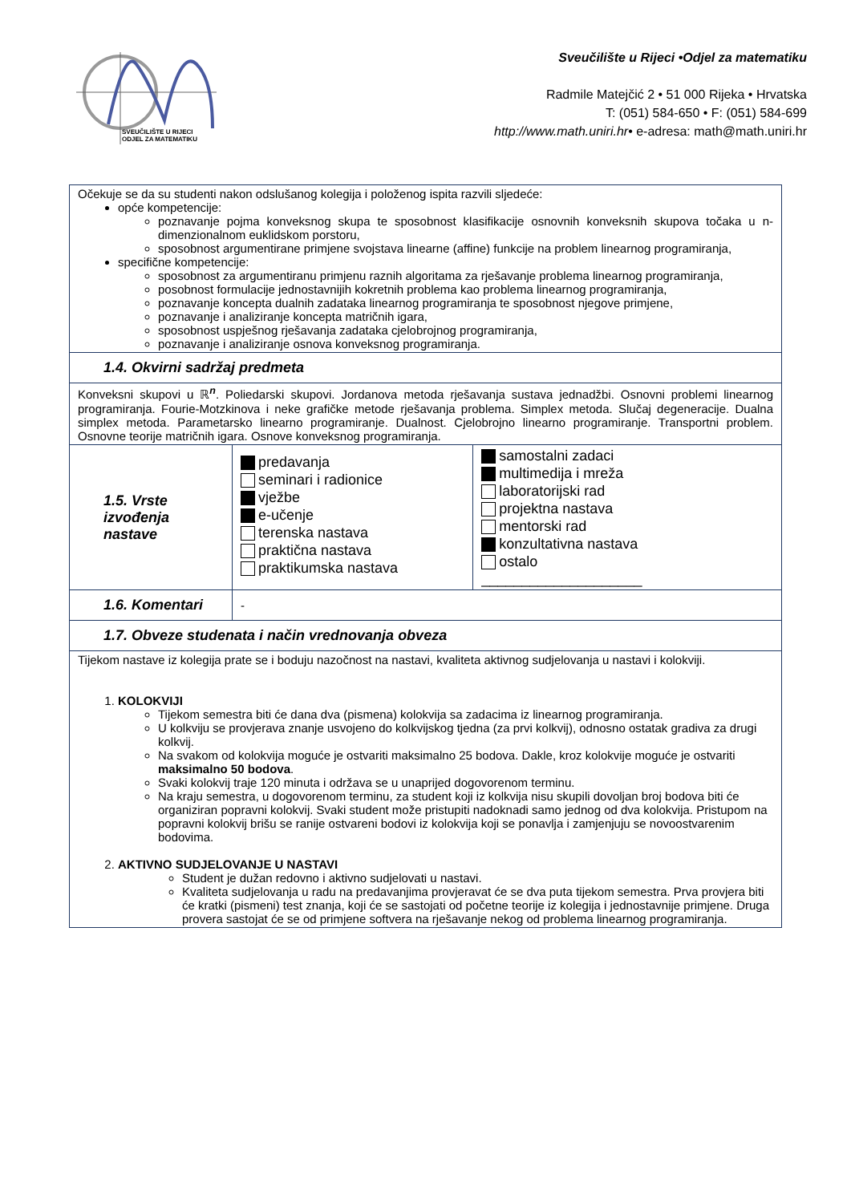SVEUČILIŠTE U RIJECI
ODJEL ZA MATEMATIKU
Sveučilište u Rijeci •Odjel za matematiku
Radmile Matejčić 2 • 51 000 Rijeka • Hrvatska
T: (051) 584-650 • F: (051) 584-699
http://www.math.uniri.hr• e-adresa: math@math.uniri.hr
| Očekuje se da su studenti nakon odslušanog kolegija i položenog ispita razvili sljedeće: opće kompetencije: poznavanje pojma konveksnog skupa te sposobnost klasifikacije osnovnih konveksnih skupova točaka u n-dimenzionalnom euklidskom porstoru, sposobnost argumentirane primjene svojstava linearne (affine) funkcije na problem linearnog programiranja, specifične kompetencije: sposobnost za argumentiranu primjenu raznih algoritama za rješavanje problema linearnog programiranja, posobnost formulacije jednostavnijih kokretnih problema kao problema linearnog programiranja, poznavanje koncepta dualnih zadataka linearnog programiranja te sposobnost njegove primjene, poznavanje i analiziranje koncepta matričnih igara, sposobnost uspješnog rješavanja zadataka cjelobrojnog programiranja, poznavanje i analiziranje osnova konveksnog programiranja. | | |
| 1.4. Okvirni sadržaj predmeta | | |
| Konveksni skupovi u ℝ<sup>n</sup>. Poliedarski skupovi. Jordanova metoda rješavanja sustava jednadžbi. Osnovni problemi linearnog programiranja. Fourie-Motzkinova i neke grafičke metode rješavanja problema. Simplex metoda. Slučaj degeneracije. Dualna simplex metoda. Parametarsko linearno programiranje. Dualnost. Cjelobrojno linearno programiranje. Transportni problem. Osnovne teorije matričnih igara. Osnove konveksnog programiranja. | | |
| 1.5. Vrste izvođenja nastave | predavanja seminari i radionice vježbe e-učenje terenska nastava praktična nastava praktikumska nastava | samostalni zadaci multimedija i mreža laboratorijski rad projektna nastava mentorski rad konzultativna nastava ostalo ____________________ |
| 1.6. Komentari | - | |
| 1.7. Obveze studenata i način vrednovanja obveza | | |
| Tijekom nastave iz kolegija prate se i boduju nazočnost na nastavi, kvaliteta aktivnog sudjelovanja u nastavi i kolokviji. 1. KOLOKVIJI Tijekom semestra biti će dana dva (pismena) kolokvija sa zadacima iz linearnog programiranja. U kolkviju se provjerava znanje usvojeno do kolkvijskog tjedna (za prvi kolkvij), odnosno ostatak gradiva za drugi kolkvij. Na svakom od kolokvija moguće je ostvariti maksimalno 25 bodova. Dakle, kroz kolokvije moguće je ostvariti maksimalno 50 bodova . Svaki kolokvij traje 120 minuta i održava se u unaprijed dogovorenom terminu. Na kraju semestra, u dogovorenom terminu, za student koji iz kolkvija nisu skupili dovoljan broj bodova biti će organiziran popravni kolokvij. Svaki student može pristupiti nadoknadi samo jednog od dva kolokvija. Pristupom na popravni kolokvij brišu se ranije ostvareni bodovi iz kolokvija koji se ponavlja i zamjenjuju se novoostvarenim bodovima. 2. AKTIVNO SUDJELOVANJE U NASTAVI Student je dužan redovno i aktivno sudjelovati u nastavi. Kvaliteta sudjelovanja u radu na predavanjima provjeravat će se dva puta tijekom semestra. Prva provjera biti će kratki (pismeni) test znanja, koji će se sastojati od početne teorije iz kolegija i jednostavnije primjene. Druga provera sastojat će se od primjene softvera na rješavanje nekog od problema linearnog programiranja. | | |